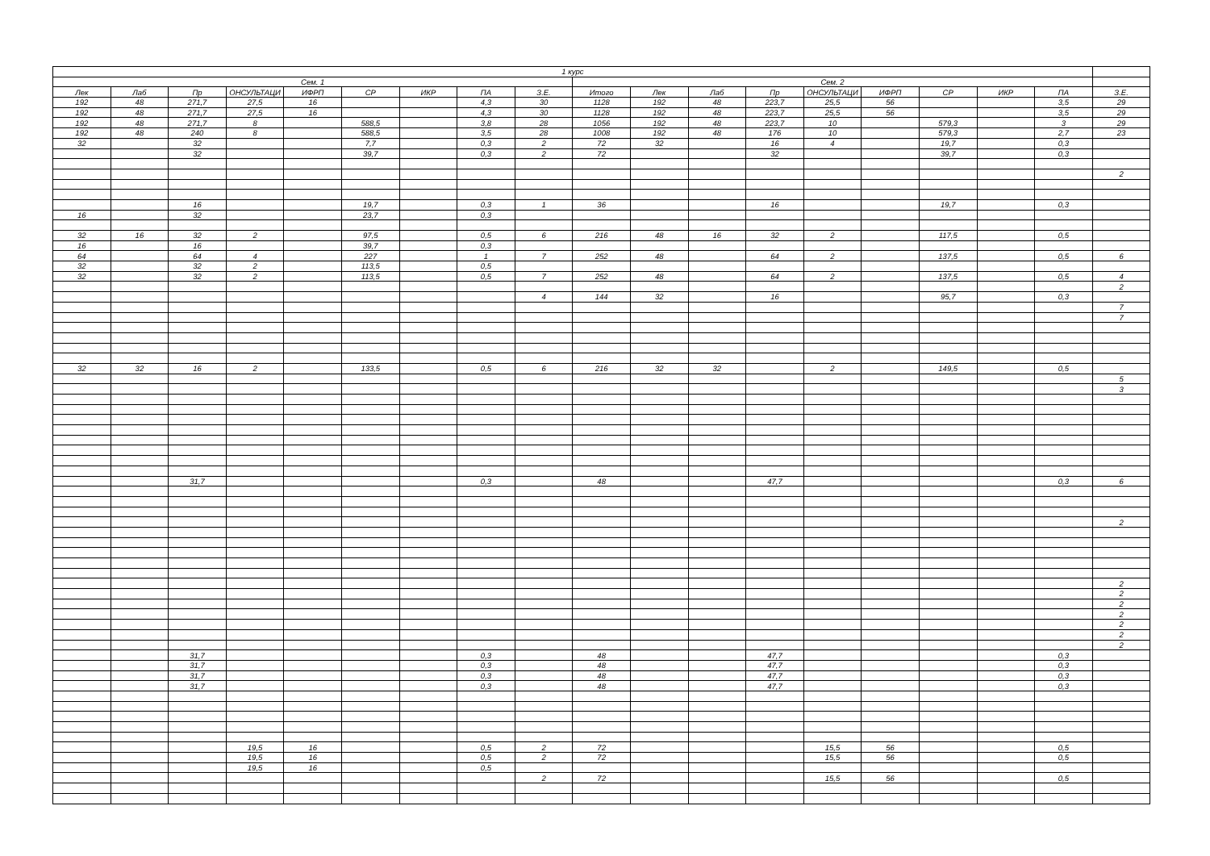| 1 курс | | | | | | | | | | | | | | | | | | |
| --- | --- | --- | --- | --- | --- | --- | --- | --- | --- | --- | --- | --- | --- | --- | --- | --- | --- | --- |
| Сем. 1 | | | | | | | | | Сем. 2 | | | | | | | | | |
| Лек | Лаб | Пр | ОНСУЛЬТАЦИ | ИФРП | СР | ИКР | ПА | З.Е. | Итого | Лек | Лаб | Пр | ОНСУЛЬТАЦИ | ИФРП | СР | ИКР | ПА | З.Е. |
| 192 | 48 | 271,7 | 27,5 | 16 | | | 4,3 | 30 | 1128 | 192 | 48 | 223,7 | 25,5 | 56 | | | 3,5 | 29 |
| 192 | 48 | 271,7 | 27,5 | 16 | | | 4,3 | 30 | 1128 | 192 | 48 | 223,7 | 25,5 | 56 | | | 3,5 | 29 |
| 192 | 48 | 271,7 | 8 | | 588,5 | | 3,8 | 28 | 1056 | 192 | 48 | 223,7 | 10 | | 579,3 | | 3 | 29 |
| 192 | 48 | 240 | 8 | | 588,5 | | 3,5 | 28 | 1008 | 192 | 48 | 176 | 10 | | 579,3 | | 2,7 | 23 |
| 32 | | 32 | | | 7,7 | | 0,3 | 2 | 72 | 32 | | 16 | 4 | | 19,7 | | 0,3 | |
| | | 32 | | | 39,7 | | 0,3 | 2 | 72 | | | 32 | | | 39,7 | | 0,3 | |
| | | | | | | | | | | | | | | | | | | 2 |
| | | 16 | | | 19,7 | | 0,3 | 1 | 36 | | | 16 | | | 19,7 | | 0,3 | |
| 16 | | 32 | | | 23,7 | | 0,3 | | | | | | | | | | | |
| 32 | 16 | 32 | 2 | | 97,5 | | 0,5 | 6 | 216 | 48 | 16 | 32 | 2 | | 117,5 | | 0,5 | |
| 16 | | 16 | | | 39,7 | | 0,3 | | | | | | | | | | | |
| 64 | | 64 | 4 | | 227 | | 1 | 7 | 252 | 48 | | 64 | 2 | | 137,5 | | 0,5 | 6 |
| 32 | | 32 | 2 | | 113,5 | | 0,5 | | | | | | | | | | | |
| 32 | | 32 | 2 | | 113,5 | | 0,5 | 7 | 252 | 48 | | 64 | 2 | | 137,5 | | 0,5 | 4 |
| | | | | | | | | | | | | | | | | | | 2 |
| | | | | | | | | 4 | 144 | 32 | | 16 | | | 95,7 | | 0,3 | |
| | | | | | | | | | | | | | | | | | | 7 |
| | | | | | | | | | | | | | | | | | | 7 |
| 32 | 32 | 16 | 2 | | 133,5 | | 0,5 | 6 | 216 | 32 | 32 | | 2 | | 149,5 | | 0,5 | |
| | | | | | | | | | | | | | | | | | | 5 |
| | | | | | | | | | | | | | | | | | | 3 |
| | | 31,7 | | | | | 0,3 | | 48 | | | 47,7 | | | | | 0,3 | 6 |
| | | | | | | | | | | | | | | | | | | 2 |
| | | | | | | | | | | | | | | | | | | 2 |
| | | | | | | | | | | | | | | | | | | 2 |
| | | | | | | | | | | | | | | | | | | 2 |
| | | | | | | | | | | | | | | | | | | 2 |
| | | | | | | | | | | | | | | | | | | 2 |
| | | | | | | | | | | | | | | | | | | 2 |
| | | | | | | | | | | | | | | | | | | 2 |
| | | 31,7 | | | | | 0,3 | | 48 | | | 47,7 | | | | | 0,3 | |
| | | 31,7 | | | | | 0,3 | | 48 | | | 47,7 | | | | | 0,3 | |
| | | 31,7 | | | | | 0,3 | | 48 | | | 47,7 | | | | | 0,3 | |
| | | 31,7 | | | | | 0,3 | | 48 | | | 47,7 | | | | | 0,3 | |
| | | | 19,5 | 16 | | | 0,5 | 2 | 72 | | | | 15,5 | 56 | | | 0,5 | |
| | | | 19,5 | 16 | | | 0,5 | 2 | 72 | | | | 15,5 | 56 | | | 0,5 | |
| | | | 19,5 | 16 | | | 0,5 | | | | | | | | | | | |
| | | | | | | | | 2 | 72 | | | | 15,5 | 56 | | | 0,5 | |